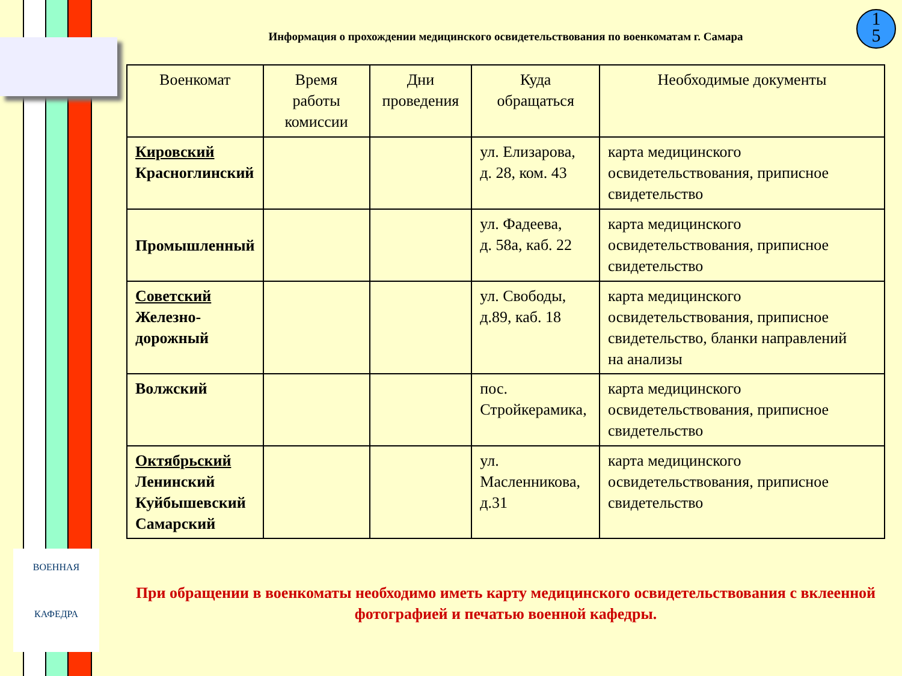ВОЕННАЯ
КАФЕДРА
1
5
Информация о прохождении медицинского освидетельствования по военкоматам г. Самара
| Военкомат | Время работы комиссии | Дни проведения | Куда обращаться | Необходимые документы |
| --- | --- | --- | --- | --- |
| Кировский Красноглинский | | | ул. Елизарова, д. 28, ком. 43 | карта медицинского освидетельствования, приписное свидетельство |
| Промышленный | | | ул. Фадеева, д. 58а, каб. 22 | карта медицинского освидетельствования, приписное свидетельство |
| Советский Железно- дорожный | | | ул. Свободы, д.89, каб. 18 | карта медицинского освидетельствования, приписное свидетельство, бланки направлений на анализы |
| Волжский | | | пос. Стройкерамика, | карта медицинского освидетельствования, приписное свидетельство |
| Октябрьский Ленинский Куйбышевский Самарский | | | ул. Масленникова, д.31 | карта медицинского освидетельствования, приписное свидетельство |
При обращении в военкоматы необходимо иметь карту медицинского освидетельствования с вклеенной фотографией и печатью военной кафедры.